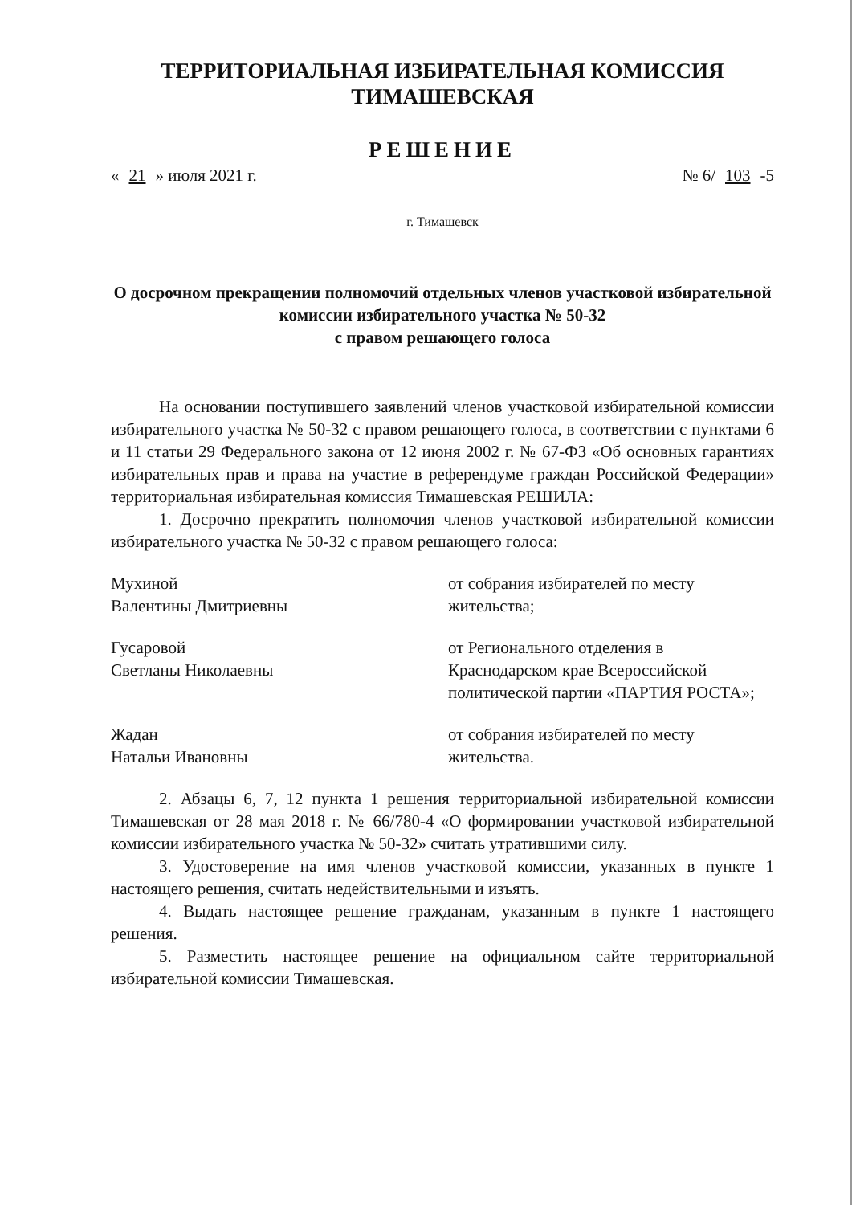ТЕРРИТОРИАЛЬНАЯ ИЗБИРАТЕЛЬНАЯ КОМИССИЯ
ТИМАШЕВСКАЯ
РЕШЕНИЕ
« 21 » июля 2021 г. № 6/ 103 -5
г. Тимашевск
О досрочном прекращении полномочий отдельных членов участковой избирательной комиссии избирательного участка № 50-32
с правом решающего голоса
На основании поступившего заявлений членов участковой избирательной комиссии избирательного участка № 50-32 с правом решающего голоса, в соответствии с пунктами 6 и 11 статьи 29 Федерального закона от 12 июня 2002 г. № 67-ФЗ «Об основных гарантиях избирательных прав и права на участие в референдуме граждан Российской Федерации» территориальная избирательная комиссия Тимашевская РЕШИЛА:
1. Досрочно прекратить полномочия членов участковой избирательной комиссии избирательного участка № 50-32 с правом решающего голоса:
Мухиной
Валентины Дмитриевны
от собрания избирателей по месту жительства;
Гусаровой
Светланы Николаевны
от Регионального отделения в Краснодарском крае Всероссийской политической партии «ПАРТИЯ РОСТА»;
Жадан
Натальи Ивановны
от собрания избирателей по месту жительства.
2. Абзацы 6, 7, 12 пункта 1 решения территориальной избирательной комиссии Тимашевская от 28 мая 2018 г. № 66/780-4 «О формировании участковой избирательной комиссии избирательного участка № 50-32» считать утратившими силу.
3. Удостоверение на имя членов участковой комиссии, указанных в пункте 1 настоящего решения, считать недействительными и изъять.
4. Выдать настоящее решение гражданам, указанным в пункте 1 настоящего решения.
5. Разместить настоящее решение на официальном сайте территориальной избирательной комиссии Тимашевская.